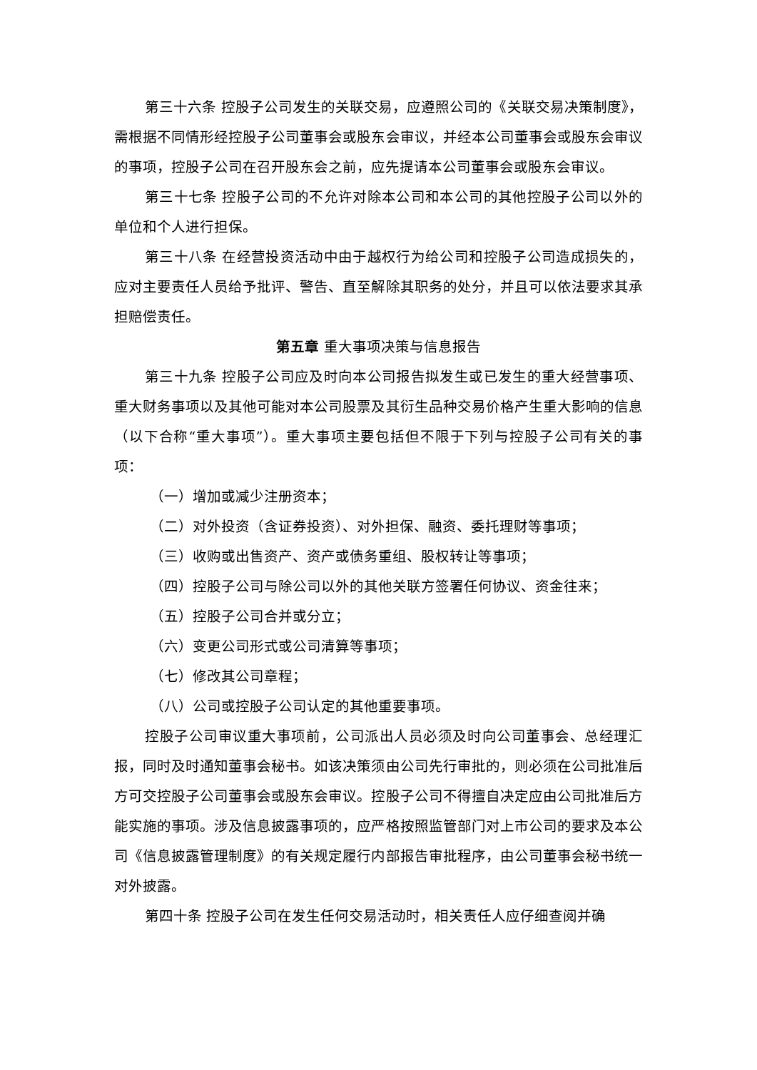第三十六条 控股子公司发生的关联交易，应遵照公司的《关联交易决策制度》，需根据不同情形经控股子公司董事会或股东会审议，并经本公司董事会或股东会审议的事项，控股子公司在召开股东会之前，应先提请本公司董事会或股东会审议。
第三十七条 控股子公司的不允许对除本公司和本公司的其他控股子公司以外的单位和个人进行担保。
第三十八条 在经营投资活动中由于越权行为给公司和控股子公司造成损失的，应对主要责任人员给予批评、警告、直至解除其职务的处分，并且可以依法要求其承担赔偿责任。
第五章 重大事项决策与信息报告
第三十九条 控股子公司应及时向本公司报告拟发生或已发生的重大经营事项、重大财务事项以及其他可能对本公司股票及其衍生品种交易价格产生重大影响的信息（以下合称“重大事项”）。重大事项主要包括但不限于下列与控股子公司有关的事项：
（一）增加或减少注册资本；
（二）对外投资（含证券投资）、对外担保、融资、委托理财等事项；
（三）收购或出售资产、资产或债务重组、股权转让等事项；
（四）控股子公司与除公司以外的其他关联方签署任何协议、资金往来；
（五）控股子公司合并或分立；
（六）变更公司形式或公司清算等事项；
（七）修改其公司章程；
（八）公司或控股子公司认定的其他重要事项。
控股子公司审议重大事项前，公司派出人员必须及时向公司董事会、总经理汇报，同时及时通知董事会秘书。如该决策须由公司先行审批的，则必须在公司批准后方可交控股子公司董事会或股东会审议。控股子公司不得擅自决定应由公司批准后方能实施的事项。涉及信息披露事项的，应严格按照监管部门对上市公司的要求及本公司《信息披露管理制度》的有关规定履行内部报告审批程序，由公司董事会秘书统一对外披露。
第四十条 控股子公司在发生任何交易活动时，相关责任人应仔细查阅并确